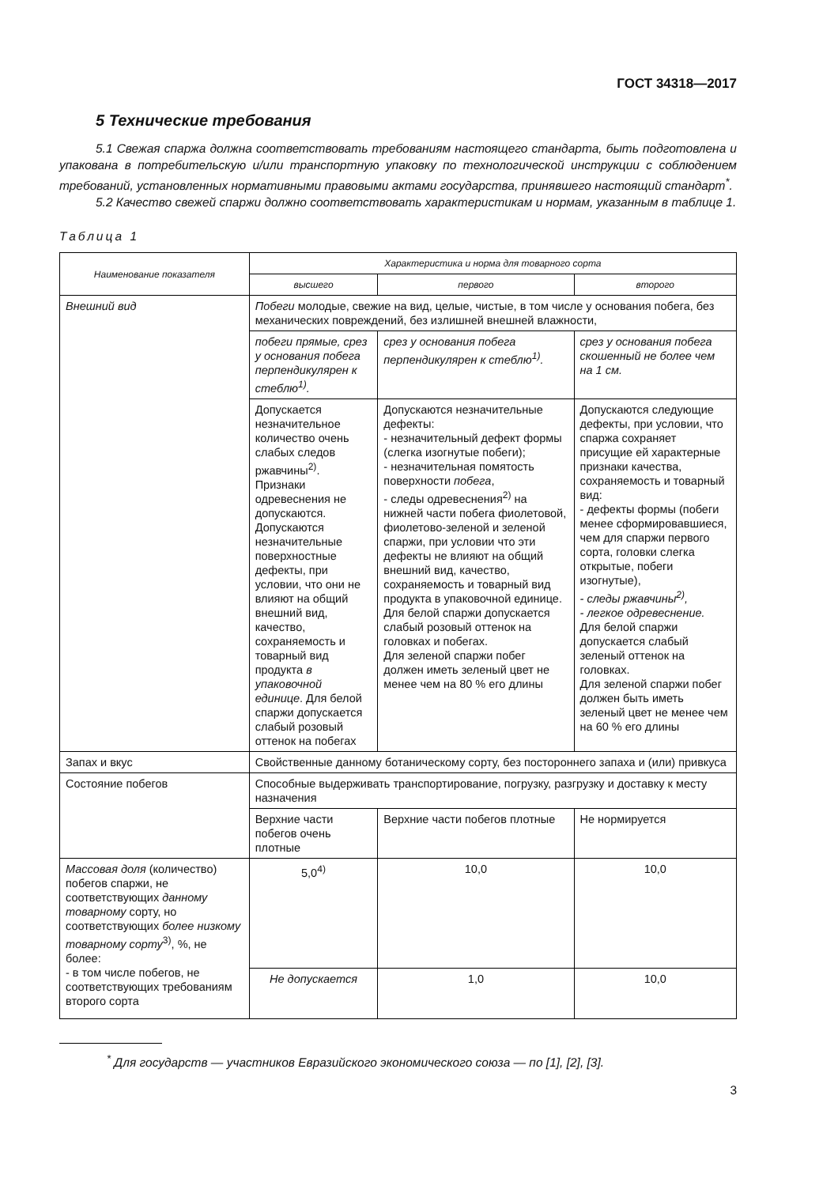ГОСТ 34318—2017
5 Технические требования
5.1 Свежая спаржа должна соответствовать требованиям настоящего стандарта, быть подготовлена и упакована в потребительскую и/или транспортную упаковку по технологической инструкции с соблюдением требований, установленных нормативными правовыми актами государства, принявшего настоящий стандарт<sup>*</sup>.
5.2 Качество свежей спаржи должно соответствовать характеристикам и нормам, указанным в таблице 1.
Таблица 1
| Наименование показателя | Характеристика и норма для товарного сорта | | |
| --- | --- | --- | --- |
| | высшего | первого | второго |
| Внешний вид | Побеги молодые, свежие на вид, целые, чистые, в том числе у основания побега, без механических повреждений, без излишней внешней влажности, | | |
| | побеги прямые, срез у основания побега перпендикулярен к стеблю<sup>1)</sup>. | срез у основания побега перпендикулярен к стеблю<sup>1)</sup>. | срез у основания побега скошенный не более чем на 1 см. |
| | Допускается незначительное количество очень слабых следов ржавчины<sup>2)</sup>. Признаки одревеснения не допускаются. Допускаются незначительные поверхностные дефекты, при условии, что они не влияют на общий внешний вид, качество, сохраняемость и товарный вид продукта в упаковочной единице . Для белой спаржи допускается слабый розовый оттенок на побегах | Допускаются незначительные дефекты: - незначительный дефект формы (слегка изогнутые побеги); - незначительная помятость поверхности побега , - следы одревеснения<sup>2)</sup> на нижней части побега фиолетовой, фиолетово-зеленой и зеленой спаржи, при условии что эти дефекты не влияют на общий внешний вид, качество, сохраняемость и товарный вид продукта в упаковочной единице. Для белой спаржи допускается слабый розовый оттенок на головках и побегах. Для зеленой спаржи побег должен иметь зеленый цвет не менее чем на 80 % его длины | Допускаются следующие дефекты, при условии, что спаржа сохраняет присущие ей характерные признаки качества, сохраняемость и товарный вид: - дефекты формы (побеги менее сформировавшиеся, чем для спаржи первого сорта, головки слегка открытые, побеги изогнутые), - следы ржавчины<sup>2)</sup>, - легкое одревеснение. Для белой спаржи допускается слабый зеленый оттенок на головках. Для зеленой спаржи побег должен быть иметь зеленый цвет не менее чем на 60 % его длины |
| Запах и вкус | Свойственные данному ботаническому сорту, без постороннего запаха и (или) привкуса | | |
| Состояние побегов | Способные выдерживать транспортирование, погрузку, разгрузку и доставку к месту назначения | | |
| | Верхние части побегов очень плотные | Верхние части побегов плотные | Не нормируется |
| Массовая доля (количество) побегов спаржи, не соответствующих данному товарному сорту, но соответствующих более низкому товарному сорту<sup>3)</sup>, %, не более: - в том числе побегов, не соответствующих требованиям второго сорта | 5,0<sup>4)</sup> | 10,0 | 10,0 |
| | Не допускается | 1,0 | 10,0 |
<sup>*</sup> Для государств — участников Евразийского экономического союза — по [1], [2], [3].
3